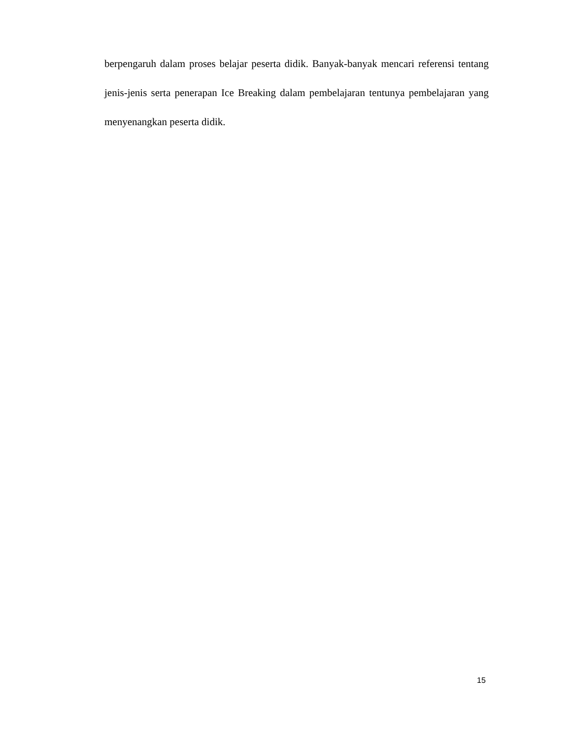berpengaruh dalam proses belajar peserta didik. Banyak-banyak mencari referensi tentang jenis-jenis serta penerapan Ice Breaking dalam pembelajaran tentunya pembelajaran yang menyenangkan peserta didik.
15